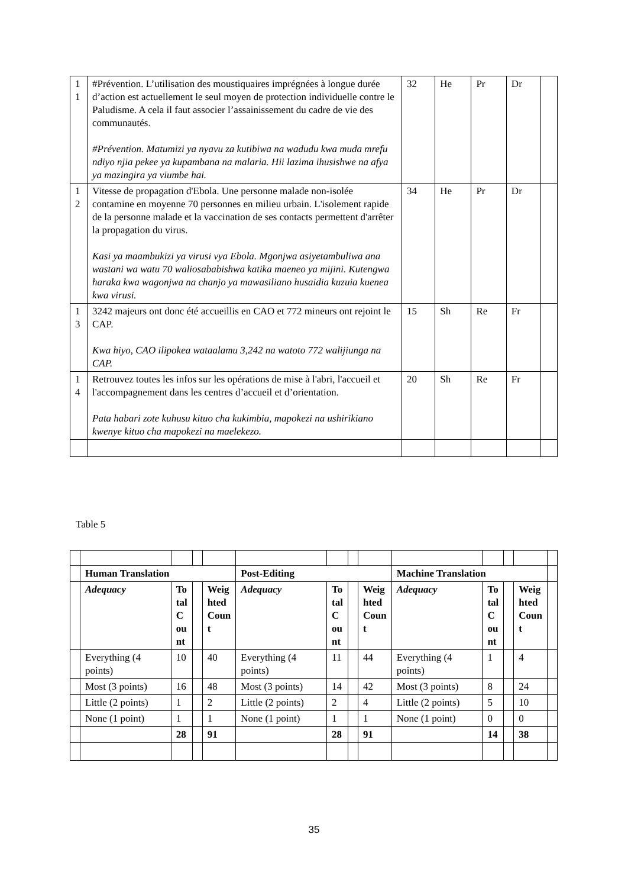| 1 1 | #Prévention. L’utilisation des moustiquaires imprégnées à longue durée d’action est actuellement le seul moyen de protection individuelle contre le Paludisme. A cela il faut associer l’assainissement du cadre de vie des communautés. #Prévention. Matumizi ya nyavu za kutibiwa na wadudu kwa muda mrefu ndiyo njia pekee ya kupambana na malaria. Hii lazima ihusishwe na afya ya mazingira ya viumbe hai. | 32 | He | Pr | Dr | |
| 1 2 | Vitesse de propagation d'Ebola. Une personne malade non-isolée contamine en moyenne 70 personnes en milieu urbain. L'isolement rapide de la personne malade et la vaccination de ses contacts permettent d'arrêter la propagation du virus. Kasi ya maambukizi ya virusi vya Ebola. Mgonjwa asiyetambuliwa ana wastani wa watu 70 waliosababishwa katika maeneo ya mijini. Kutengwa haraka kwa wagonjwa na chanjo ya mawasiliano husaidia kuzuia kuenea kwa virusi. | 34 | He | Pr | Dr | |
| 1 3 | 3242 majeurs ont donc été accueillis en CAO et 772 mineurs ont rejoint le CAP. Kwa hiyo, CAO ilipokea wataalamu 3,242 na watoto 772 walijiunga na CAP. | 15 | Sh | Re | Fr | |
| 1 4 | Retrouvez toutes les infos sur les opérations de mise à l'abri, l'accueil et l'accompagnement dans les centres d’accueil et d’orientation. Pata habari zote kuhusu kituo cha kukimbia, mapokezi na ushirikiano kwenye kituo cha mapokezi na maelekezo. | 20 | Sh | Re | Fr | |
Table 5
| | Human Translation | | | | Post-Editing | | | | Machine Translation | | | | |
| | Adequacy | To tal C ou nt | | Weig hted Coun t | Adequacy | To tal C ou nt | | Weig hted Coun t | Adequacy | To tal C ou nt | | Weig hted Coun t | |
| | Everything (4 points) | 10 | | 40 | Everything (4 points) | 11 | | 44 | Everything (4 points) | 1 | | 4 | |
| | Most (3 points) | 16 | | 48 | Most (3 points) | 14 | | 42 | Most (3 points) | 8 | | 24 | |
| | Little (2 points) | 1 | | 2 | Little (2 points) | 2 | | 4 | Little (2 points) | 5 | | 10 | |
| | None (1 point) | 1 | | 1 | None (1 point) | 1 | | 1 | None (1 point) | 0 | | 0 | |
| | | 28 | | 91 | | 28 | | 91 | | 14 | | 38 | |
35